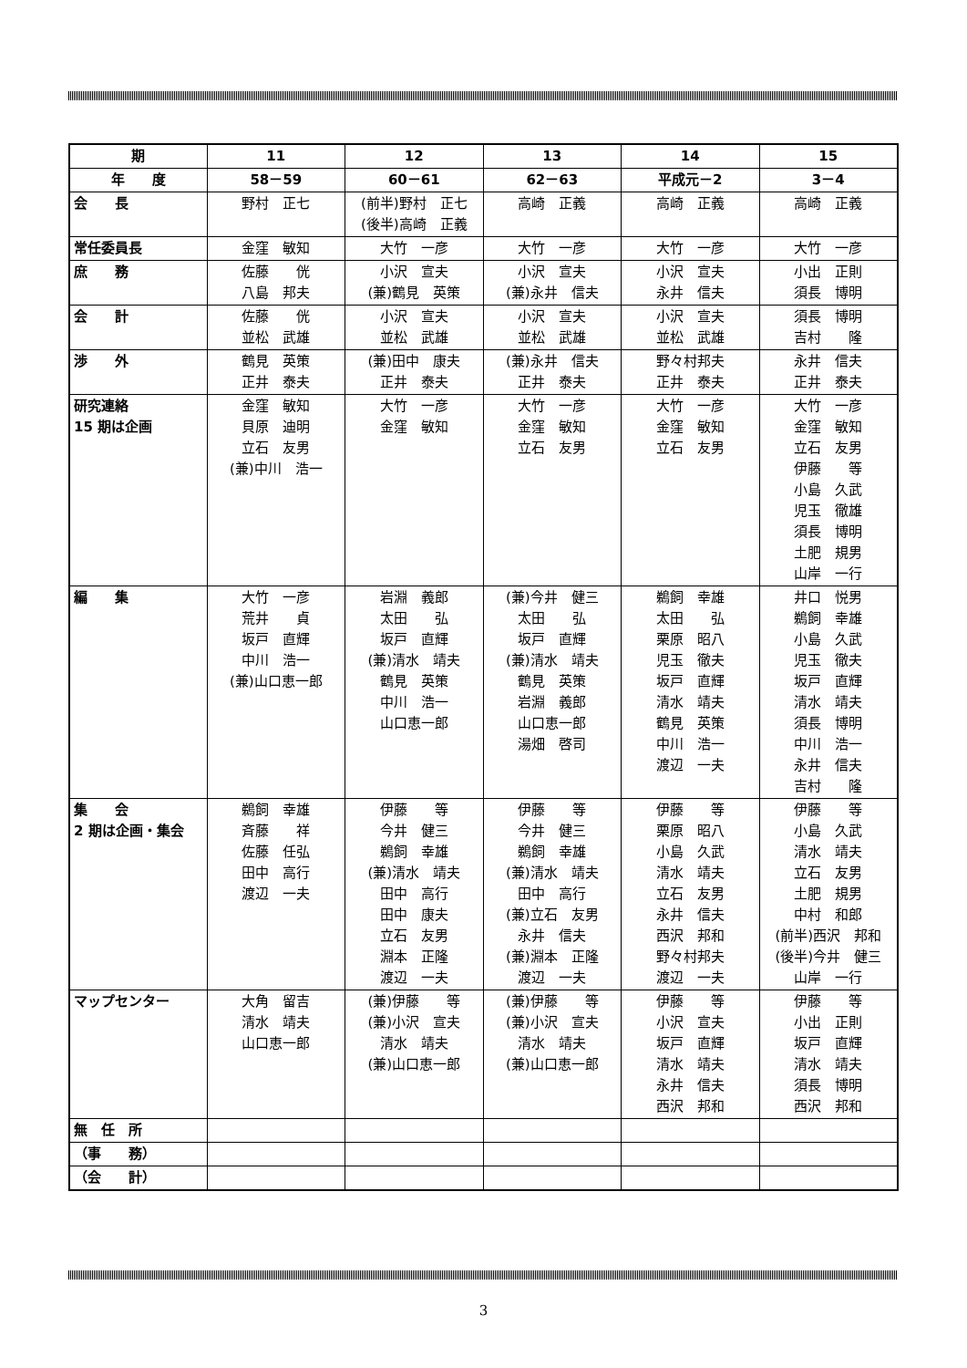| 期 | 11 | 12 | 13 | 14 | 15 |
| 年 度 | 58－59 | 60－61 | 62－63 | 平成元－2 | 3－4 |
| 会 長 | 野村 正七 | (前半)野村 正七 (後半)高崎 正義 | 高崎 正義 | 高崎 正義 | 高崎 正義 |
| 常任委員長 | 金窪 敏知 | 大竹 一彦 | 大竹 一彦 | 大竹 一彦 | 大竹 一彦 |
| 庶 務 | 佐藤 侊 八島 邦夫 | 小沢 宣夫 (兼)鶴見 英策 | 小沢 宣夫 (兼)永井 信夫 | 小沢 宣夫 永井 信夫 | 小出 正則 須長 博明 |
| 会 計 | 佐藤 侊 並松 武雄 | 小沢 宣夫 並松 武雄 | 小沢 宣夫 並松 武雄 | 小沢 宣夫 並松 武雄 | 須長 博明 吉村 隆 |
| 渉 外 | 鶴見 英策 正井 泰夫 | (兼)田中 康夫 正井 泰夫 | (兼)永井 信夫 正井 泰夫 | 野々村邦夫 正井 泰夫 | 永井 信夫 正井 泰夫 |
| 研究連絡 15 期は企画 | 金窪 敏知 貝原 迪明 立石 友男 (兼)中川 浩一 | 大竹 一彦 金窪 敏知 | 大竹 一彦 金窪 敏知 立石 友男 | 大竹 一彦 金窪 敏知 立石 友男 | 大竹 一彦 金窪 敏知 立石 友男 伊藤 等 小島 久武 児玉 徹雄 須長 博明 土肥 規男 山岸 一行 |
| 編 集 | 大竹 一彦 荒井 貞 坂戸 直輝 中川 浩一 (兼)山口恵一郎 | 岩淵 義郎 太田 弘 坂戸 直輝 (兼)清水 靖夫 鶴見 英策 中川 浩一 山口恵一郎 | (兼)今井 健三 太田 弘 坂戸 直輝 (兼)清水 靖夫 鶴見 英策 岩淵 義郎 山口恵一郎 湯畑 啓司 | 鵜飼 幸雄 太田 弘 栗原 昭八 児玉 徹夫 坂戸 直輝 清水 靖夫 鶴見 英策 中川 浩一 渡辺 一夫 | 井口 悦男 鵜飼 幸雄 小島 久武 児玉 徹夫 坂戸 直輝 清水 靖夫 須長 博明 中川 浩一 永井 信夫 吉村 隆 |
| 集 会 2 期は企画・集会 | 鵜飼 幸雄 斉藤 祥 佐藤 任弘 田中 高行 渡辺 一夫 | 伊藤 等 今井 健三 鵜飼 幸雄 (兼)清水 靖夫 田中 高行 田中 康夫 立石 友男 淵本 正隆 渡辺 一夫 | 伊藤 等 今井 健三 鵜飼 幸雄 (兼)清水 靖夫 田中 高行 (兼)立石 友男 永井 信夫 (兼)淵本 正隆 渡辺 一夫 | 伊藤 等 栗原 昭八 小島 久武 清水 靖夫 立石 友男 永井 信夫 西沢 邦和 野々村邦夫 渡辺 一夫 | 伊藤 等 小島 久武 清水 靖夫 立石 友男 土肥 規男 中村 和郎 (前半)西沢 邦和 (後半)今井 健三 山岸 一行 |
| マップセンター | 大角 留吉 清水 靖夫 山口恵一郎 | (兼)伊藤 等 (兼)小沢 宣夫 清水 靖夫 (兼)山口恵一郎 | (兼)伊藤 等 (兼)小沢 宣夫 清水 靖夫 (兼)山口恵一郎 | 伊藤 等 小沢 宣夫 坂戸 直輝 清水 靖夫 永井 信夫 西沢 邦和 | 伊藤 等 小出 正則 坂戸 直輝 清水 靖夫 須長 博明 西沢 邦和 |
| 無 任 所 | | | | | |
| （事 務） | | | | | |
| （会 計） | | | | | |
3